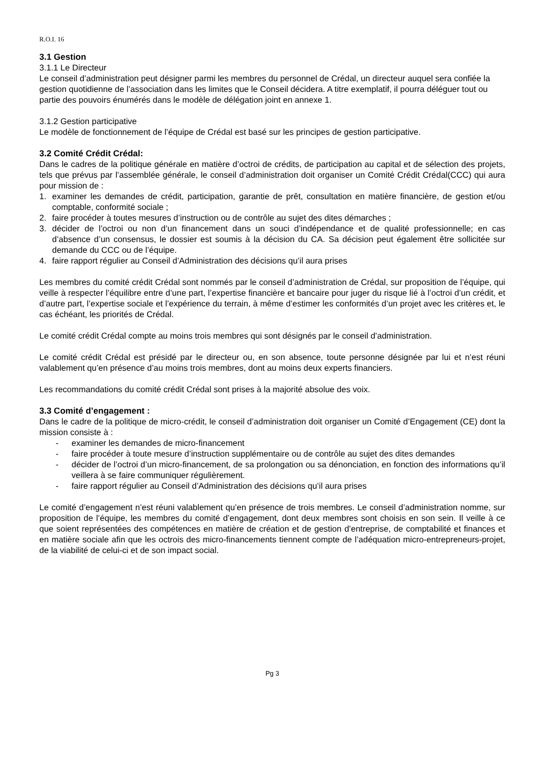R.O.I. 16
3.1 Gestion
3.1.1 Le Directeur
Le conseil d’administration peut désigner parmi les membres du personnel de Crédal, un directeur auquel sera confiée la gestion quotidienne de l’association dans les limites que le Conseil décidera. A titre exemplatif, il pourra déléguer tout ou partie des pouvoirs énumérés dans le modèle de délégation joint en annexe 1.
3.1.2 Gestion participative
Le modèle de fonctionnement de l’équipe de Crédal est basé sur les principes de gestion participative.
3.2 Comité Crédit Crédal:
Dans le cadres de la politique générale en matière d’octroi de crédits, de participation au capital et de sélection des projets, tels que prévus par l’assemblée générale, le conseil d’administration doit organiser un Comité Crédit Crédal(CCC) qui aura pour mission de :
1. examiner les demandes de crédit, participation, garantie de prêt, consultation en matière financière, de gestion et/ou comptable, conformité sociale ;
2. faire procéder à toutes mesures d’instruction ou de contrôle au sujet des dites démarches ;
3. décider de l’octroi ou non d’un financement dans un souci d’indépendance et de qualité professionnelle; en cas d’absence d’un consensus, le dossier est soumis à la décision du CA. Sa décision peut également être sollicitée sur demande du CCC ou de l’équipe.
4. faire rapport régulier au Conseil d’Administration des décisions qu’il aura prises
Les membres du comité crédit Crédal sont nommés par le conseil d’administration de Crédal, sur proposition de l’équipe, qui veille à respecter l’équilibre entre d’une part, l’expertise financière et bancaire pour juger du risque lié à l’octroi d’un crédit, et d’autre part, l’expertise sociale et l’expérience du terrain, à même d’estimer les conformités d’un projet avec les critères et, le cas échéant, les priorités de Crédal.
Le comité crédit Crédal compte au moins trois membres qui sont désignés par le conseil d’administration.
Le comité crédit Crédal est présidé par le directeur ou, en son absence, toute personne désignée par lui et n’est réuni valablement qu’en présence d’au moins trois membres, dont au moins deux experts financiers.
Les recommandations du comité crédit Crédal sont prises à la majorité absolue des voix.
3.3 Comité d’engagement :
Dans le cadre de la politique de micro-crédit, le conseil d’administration doit organiser un Comité d’Engagement (CE) dont la mission consiste à :
- examiner les demandes de micro-financement
- faire procéder à toute mesure d’instruction supplémentaire ou de contrôle au sujet des dites demandes
- décider de l’octroi d’un micro-financement, de sa prolongation ou sa dénonciation, en fonction des informations qu’il veillera à se faire communiquer régulièrement.
- faire rapport régulier au Conseil d’Administration des décisions qu’il aura prises
Le comité d’engagement n’est réuni valablement qu’en présence de trois membres. Le conseil d’administration nomme, sur proposition de l’équipe, les membres du comité d’engagement, dont deux membres sont choisis en son sein. Il veille à ce que soient représentées des compétences en matière de création et de gestion d’entreprise, de comptabilité et finances et en matière sociale afin que les octrois des micro-financements tiennent compte de l’adéquation micro-entrepreneurs-projet, de la viabilité de celui-ci et de son impact social.
Pg 3